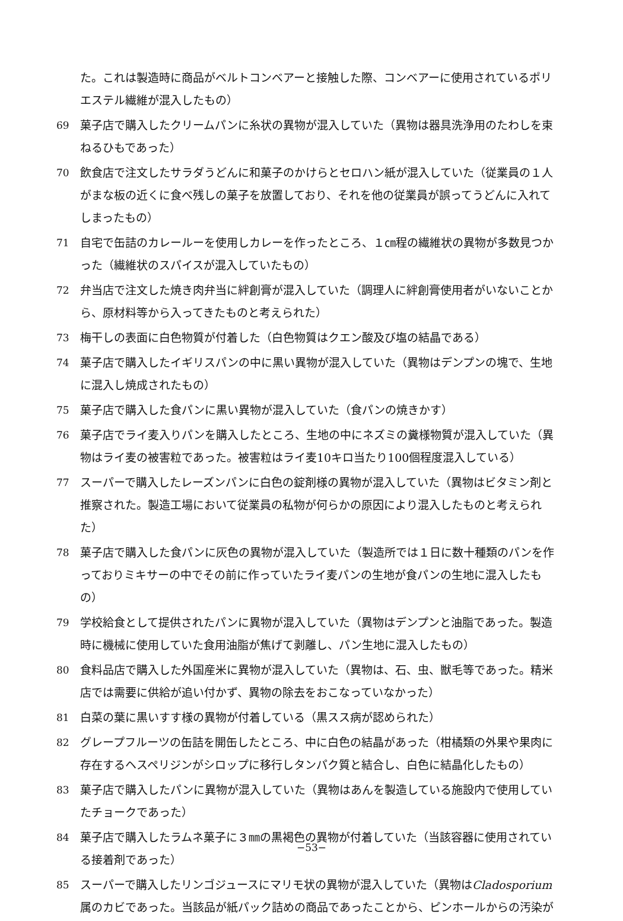た。これは製造時に商品がベルトコンベアーと接触した際、コンベアーに使用されているポリエステル繊維が混入したもの）
69 菓子店で購入したクリームパンに糸状の異物が混入していた（異物は器具洗浄用のたわしを束ねるひもであった）
70 飲食店で注文したサラダうどんに和菓子のかけらとセロハン紙が混入していた（従業員の１人がまな板の近くに食べ残しの菓子を放置しており、それを他の従業員が誤ってうどんに入れてしまったもの）
71 自宅で缶詰のカレールーを使用しカレーを作ったところ、１㎝程の繊維状の異物が多数見つかった（繊維状のスパイスが混入していたもの）
72 弁当店で注文した焼き肉弁当に絆創膏が混入していた（調理人に絆創膏使用者がいないことから、原材料等から入ってきたものと考えられた）
73 梅干しの表面に白色物質が付着した（白色物質はクエン酸及び塩の結晶である）
74 菓子店で購入したイギリスパンの中に黒い異物が混入していた（異物はデンプンの塊で、生地に混入し焼成されたもの）
75 菓子店で購入した食パンに黒い異物が混入していた（食パンの焼きかす）
76 菓子店でライ麦入りパンを購入したところ、生地の中にネズミの糞様物質が混入していた（異物はライ麦の被害粒であった。被害粒はライ麦10キロ当たり100個程度混入している）
77 スーパーで購入したレーズンパンに白色の錠剤様の異物が混入していた（異物はビタミン剤と推察された。製造工場において従業員の私物が何らかの原因により混入したものと考えられた）
78 菓子店で購入した食パンに灰色の異物が混入していた（製造所では１日に数十種類のパンを作っておりミキサーの中でその前に作っていたライ麦パンの生地が食パンの生地に混入したもの）
79 学校給食として提供されたパンに異物が混入していた（異物はデンプンと油脂であった。製造時に機械に使用していた食用油脂が焦げて剥離し、パン生地に混入したもの）
80 食料品店で購入した外国産米に異物が混入していた（異物は、石、虫、獣毛等であった。精米店では需要に供給が追い付かず、異物の除去をおこなっていなかった）
81 白菜の葉に黒いすす様の異物が付着している（黒スス病が認められた）
82 グレープフルーツの缶詰を開缶したところ、中に白色の結晶があった（柑橘類の外果や果肉に存在するヘスペリジンがシロップに移行しタンパク質と結合し、白色に結晶化したもの）
83 菓子店で購入したパンに異物が混入していた（異物はあんを製造している施設内で使用していたチョークであった）
84 菓子店で購入したラムネ菓子に３㎜の黒褐色の異物が付着していた（当該容器に使用されている接着剤であった）
85 スーパーで購入したリンゴジュースにマリモ状の異物が混入していた（異物はCladosporium属のカビであった。当該品が紙パック詰めの商品であったことから、ピンホールからの汚染が
−53−